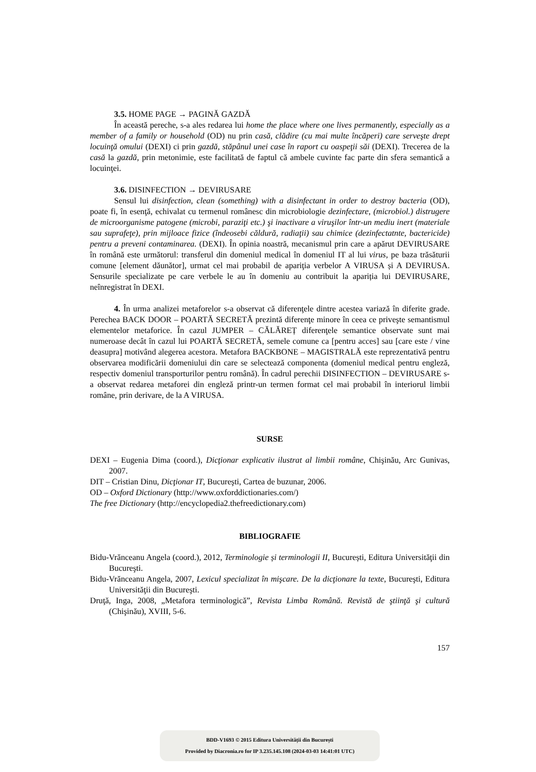3.5. HOME PAGE → PAGINĂ GAZDĂ
În această pereche, s-a ales redarea lui home the place where one lives permanently, especially as a member of a family or household (OD) nu prin casă, clădire (cu mai multe încăperi) care serveşte drept locuinţă omului (DEXI) ci prin gazdă, stăpânul unei case în raport cu oaspeţii săi (DEXI). Trecerea de la casă la gazdă, prin metonimie, este facilitată de faptul că ambele cuvinte fac parte din sfera semantică a locuinţei.
3.6. DISINFECTION → DEVIRUSARE
Sensul lui disinfection, clean (something) with a disinfectant in order to destroy bacteria (OD), poate fi, în esenţă, echivalat cu termenul românesc din microbiologie dezinfectare, (microbiol.) distrugere de microorganisme patogene (microbi, paraziţi etc.) şi inactivare a viruşilor într-un mediu inert (materiale sau suprafeţe), prin mijloace fizice (îndeosebi căldură, radiaţii) sau chimice (dezinfectatnte, bactericide) pentru a preveni contaminarea. (DEXI). În opinia noastră, mecanismul prin care a apărut DEVIRUSARE în română este următorul: transferul din domeniul medical în domeniul IT al lui virus, pe baza trăsăturii comune [element dăunător], urmat cel mai probabil de apariţia verbelor A VIRUSA și A DEVIRUSA. Sensurile specializate pe care verbele le au în domeniu au contribuit la apariția lui DEVIRUSARE, neînregistrat în DEXI.
4. În urma analizei metaforelor s-a observat că diferenţele dintre acestea variază în diferite grade. Perechea BACK DOOR – POARTĂ SECRETĂ prezintă diferenţe minore în ceea ce priveşte semantismul elementelor metaforice. În cazul JUMPER – CĂLĂREȚ diferenţele semantice observate sunt mai numeroase decât în cazul lui POARTĂ SECRETĂ, semele comune ca [pentru acces] sau [care este / vine deasupra] motivând alegerea acestora. Metafora BACKBONE – MAGISTRALĂ este reprezentativă pentru observarea modificării domeniului din care se selectează componenta (domeniul medical pentru engleză, respectiv domeniul transporturilor pentru română). În cadrul perechii DISINFECTION – DEVIRUSARE s-a observat redarea metaforei din engleză printr-un termen format cel mai probabil în interiorul limbii române, prin derivare, de la A VIRUSA.
SURSE
DEXI – Eugenia Dima (coord.), Dicţionar explicativ ilustrat al limbii române, Chişinău, Arc Gunivas, 2007.
DIT – Cristian Dinu, Dicţionar IT, Bucureşti, Cartea de buzunar, 2006.
OD – Oxford Dictionary (http://www.oxforddictionaries.com/)
The free Dictionary (http://encyclopedia2.thefreedictionary.com)
BIBLIOGRAFIE
Bidu-Vrănceanu Angela (coord.), 2012, Terminologie și terminologii II, București, Editura Universităţii din Bucureşti.
Bidu-Vrănceanu Angela, 2007, Lexicul specializat în mişcare. De la dicţionare la texte, Bucureşti, Editura Universităţii din Bucureşti.
Druţă, Inga, 2008, „Metafora terminologică”, Revista Limba Română. Revistă de ştiinţă şi cultură (Chişinău), XVIII, 5-6.
157
BDD-V1693 © 2015 Editura Universității din București
Provided by Diacronia.ro for IP 3.235.145.108 (2024-03-03 14:41:01 UTC)